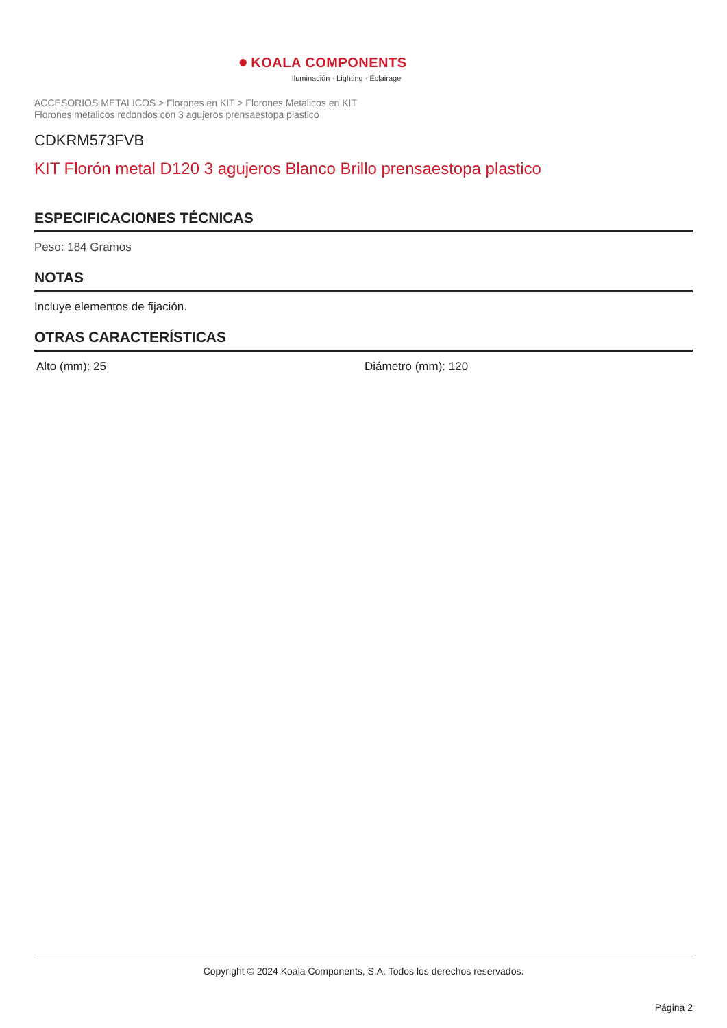● KOALA COMPONENTS
Iluminación · Lighting · Éclairage
ACCESORIOS METALICOS > Florones en KIT > Florones Metalicos en KIT
Florones metalicos redondos con 3 agujeros prensaestopa plastico
CDKRM573FVB
KIT Florón metal D120 3 agujeros Blanco Brillo prensaestopa plastico
ESPECIFICACIONES TÉCNICAS
Peso: 184 Gramos
NOTAS
Incluye elementos de fijación.
OTRAS CARACTERÍSTICAS
Alto (mm): 25 Diámetro (mm): 120
Copyright © 2024 Koala Components, S.A. Todos los derechos reservados.
Página 2